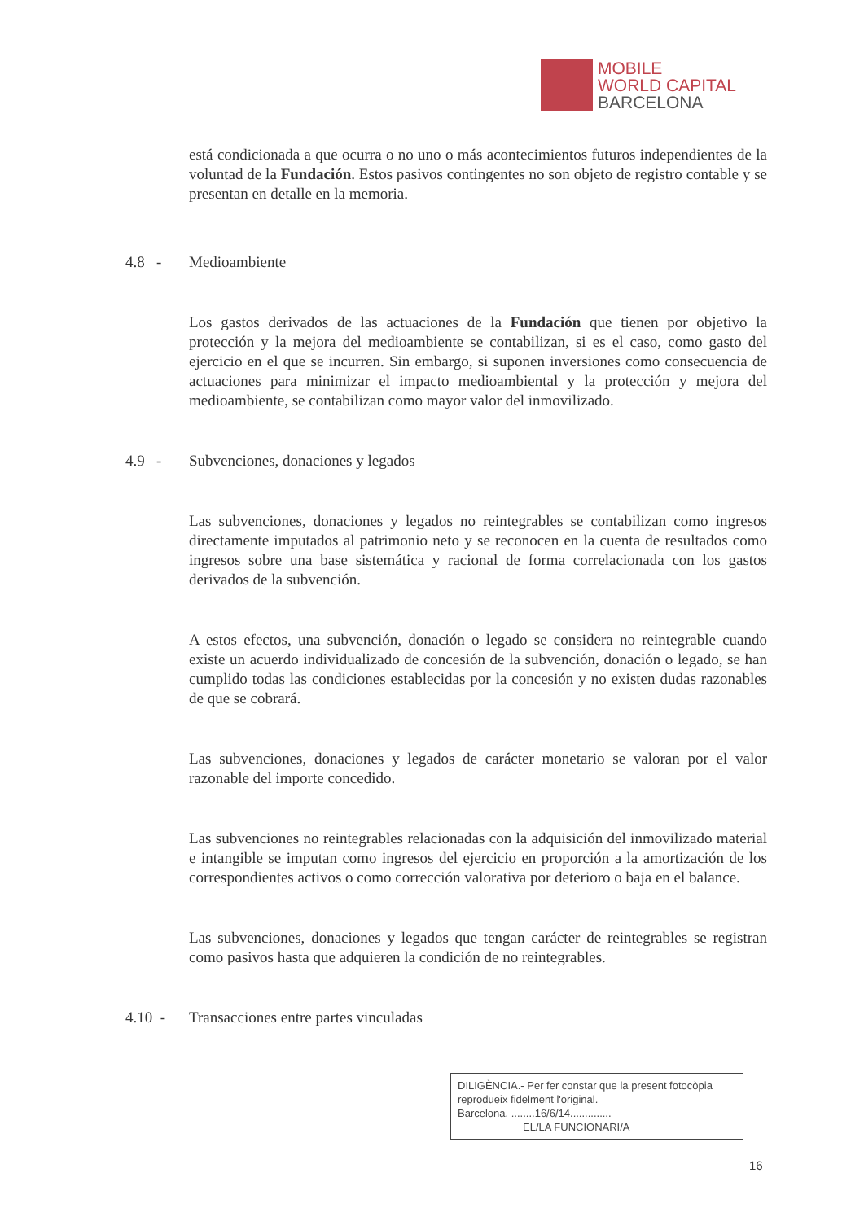MOBILE
WORLD CAPITAL
BARCELONA
está condicionada a que ocurra o no uno o más acontecimientos futuros independientes de la voluntad de la Fundación. Estos pasivos contingentes no son objeto de registro contable y se presentan en detalle en la memoria.
4.8 - Medioambiente
Los gastos derivados de las actuaciones de la Fundación que tienen por objetivo la protección y la mejora del medioambiente se contabilizan, si es el caso, como gasto del ejercicio en el que se incurren. Sin embargo, si suponen inversiones como consecuencia de actuaciones para minimizar el impacto medioambiental y la protección y mejora del medioambiente, se contabilizan como mayor valor del inmovilizado.
4.9 - Subvenciones, donaciones y legados
Las subvenciones, donaciones y legados no reintegrables se contabilizan como ingresos directamente imputados al patrimonio neto y se reconocen en la cuenta de resultados como ingresos sobre una base sistemática y racional de forma correlacionada con los gastos derivados de la subvención.
A estos efectos, una subvención, donación o legado se considera no reintegrable cuando existe un acuerdo individualizado de concesión de la subvención, donación o legado, se han cumplido todas las condiciones establecidas por la concesión y no existen dudas razonables de que se cobrará.
Las subvenciones, donaciones y legados de carácter monetario se valoran por el valor razonable del importe concedido.
Las subvenciones no reintegrables relacionadas con la adquisición del inmovilizado material e intangible se imputan como ingresos del ejercicio en proporción a la amortización de los correspondientes activos o como corrección valorativa por deterioro o baja en el balance.
Las subvenciones, donaciones y legados que tengan carácter de reintegrables se registran como pasivos hasta que adquieren la condición de no reintegrables.
4.10 - Transacciones entre partes vinculadas
DILIGÈNCIA.- Per fer constar que la present fotocòpia reprodueix fidelment l'original.
Barcelona, ........16/6/14..............
EL/LA FUNCIONARI/A
16